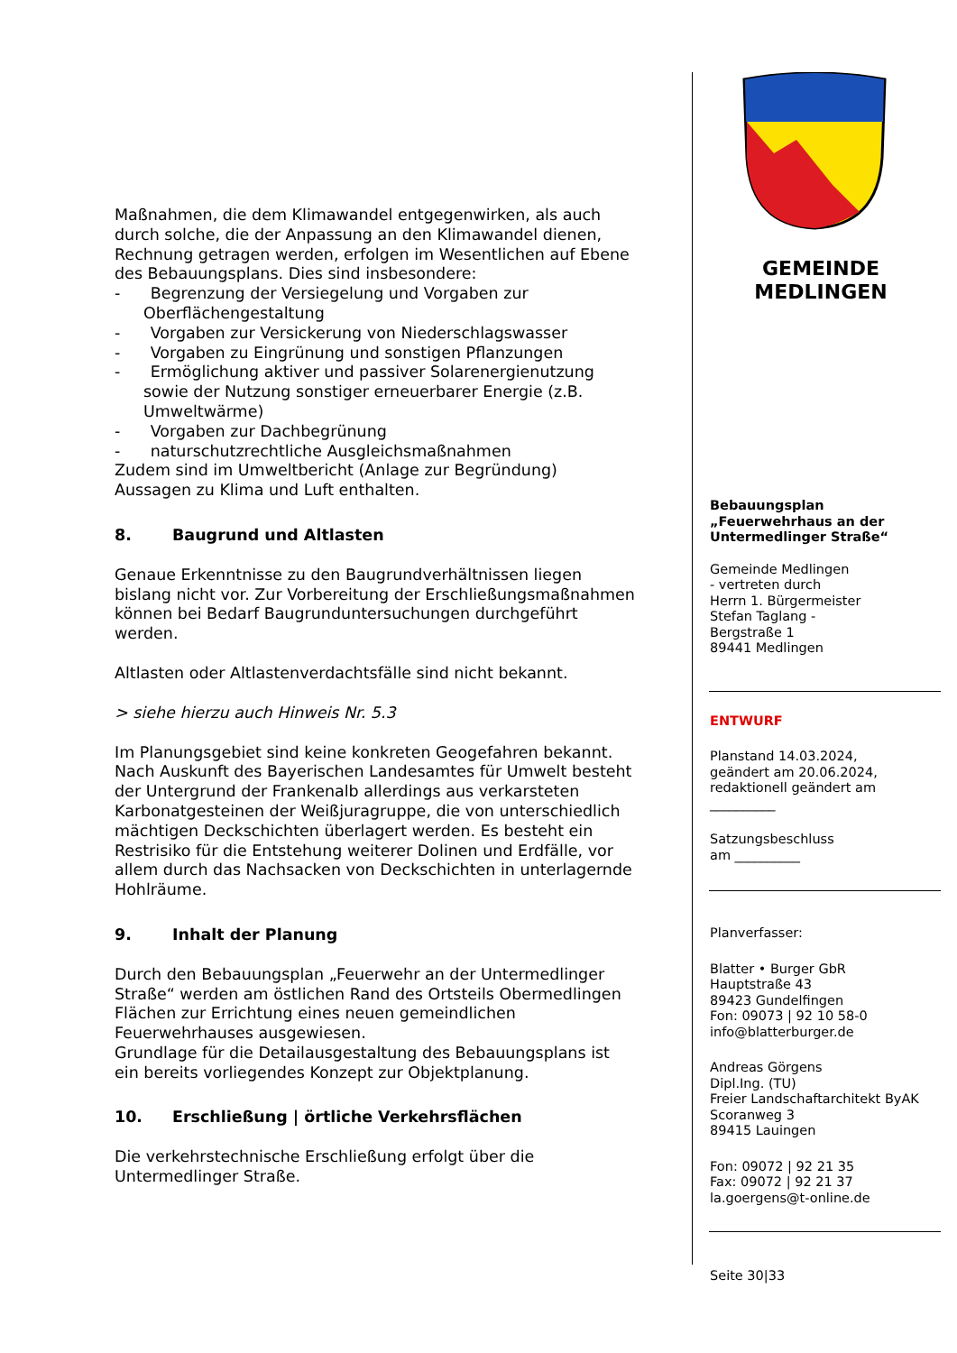Maßnahmen, die dem Klimawandel entgegenwirken, als auch durch solche, die der Anpassung an den Klimawandel dienen, Rechnung getragen werden, erfolgen im Wesentlichen auf Ebene des Bebauungsplans. Dies sind insbesondere:
- Begrenzung der Versiegelung und Vorgaben zur Oberflächengestaltung
- Vorgaben zur Versickerung von Niederschlagswasser
- Vorgaben zu Eingrünung und sonstigen Pflanzungen
- Ermöglichung aktiver und passiver Solarenergienutzung sowie der Nutzung sonstiger erneuerbarer Energie (z.B. Umweltwärme)
- Vorgaben zur Dachbegrünung
- naturschutzrechtliche Ausgleichsmaßnahmen
Zudem sind im Umweltbericht (Anlage zur Begründung) Aussagen zu Klima und Luft enthalten.
8. Baugrund und Altlasten
Genaue Erkenntnisse zu den Baugrundverhältnissen liegen bislang nicht vor. Zur Vorbereitung der Erschließungs­maßnahmen können bei Bedarf Baugrunduntersuchungen durchgeführt werden.
Altlasten oder Altlastenverdachtsfälle sind nicht bekannt.
> siehe hierzu auch Hinweis Nr. 5.3
Im Planungsgebiet sind keine konkreten Geogefahren bekannt. Nach Auskunft des Bayerischen Landesamtes für Umwelt besteht der Untergrund der Frankenalb allerdings aus verkarsteten Karbonatgesteinen der Weißjuragruppe, die von unterschiedlich mächtigen Deckschichten überlagert werden. Es besteht ein Restrisiko für die Entstehung weiterer Dolinen und Erdfälle, vor allem durch das Nachsacken von Deckschichten in unterlagernde Hohlräume.
9. Inhalt der Planung
Durch den Bebauungsplan „Feuerwehr an der Untermedlinger Straße“ werden am östlichen Rand des Ortsteils Obermedlingen Flächen zur Errichtung eines neuen gemeindlichen Feuerwehrhauses ausgewiesen.
Grundlage für die Detailausgestaltung des Bebauungsplans ist ein bereits vorliegendes Konzept zur Objektplanung.
10. Erschließung | örtliche Verkehrsflächen
Die verkehrstechnische Erschließung erfolgt über die Untermedlinger Straße.
GEMEINDE
MEDLINGEN
Bebauungsplan
„Feuerwehrhaus an der Untermedlinger Straße“
Gemeinde Medlingen
- vertreten durch
Herrn 1. Bürgermeister
Stefan Taglang -
Bergstraße 1
89441 Medlingen
ENTWURF
Planstand 14.03.2024,
geändert am 20.06.2024,
redaktionell geändert am
__________
Satzungsbeschluss
am __________
Planverfasser:
Blatter • Burger GbR
Hauptstraße 43
89423 Gundelfingen
Fon: 09073 | 92 10 58-0
info@blatterburger.de
Andreas Görgens
Dipl.Ing. (TU)
Freier Landschaftarchitekt ByAK
Scoranweg 3
89415 Lauingen
Fon: 09072 | 92 21 35
Fax: 09072 | 92 21 37
la.goergens@t-online.de
Seite 30|33